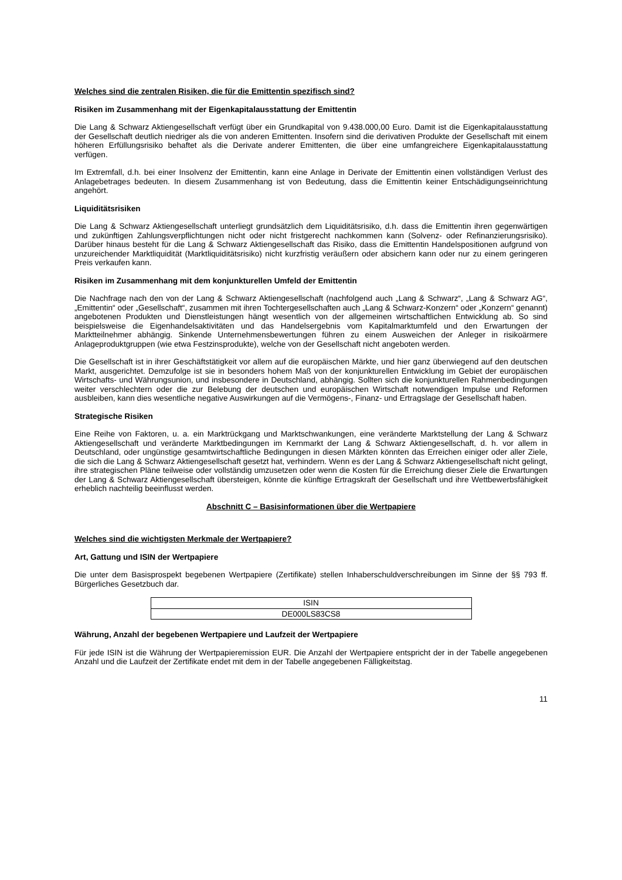Welches sind die zentralen Risiken, die für die Emittentin spezifisch sind?
Risiken im Zusammenhang mit der Eigenkapitalausstattung der Emittentin
Die Lang & Schwarz Aktiengesellschaft verfügt über ein Grundkapital von 9.438.000,00 Euro. Damit ist die Eigen­kapitalausstattung der Gesellschaft deutlich niedriger als die von anderen Emittenten. Insofern sind die derivativen Produkte der Gesellschaft mit einem höheren Erfüllungsrisiko behaftet als die Derivate anderer Emittenten, die über eine umfangreichere Eigenkapitalausstattung verfügen.
Im Extremfall, d.h. bei einer Insolvenz der Emittentin, kann eine Anlage in Derivate der Emittentin einen vollständigen Verlust des Anlagebetrages bedeuten. In diesem Zusammenhang ist von Bedeutung, dass die Emittentin keiner Entschädigungseinrichtung angehört.
Liquiditätsrisiken
Die Lang & Schwarz Aktiengesellschaft unterliegt grundsätzlich dem Liquiditätsrisiko, d.h. dass die Emittentin ihren gegenwärtigen und zukünftigen Zahlungsverpflichtungen nicht oder nicht fristgerecht nachkommen kann (Solvenz- oder Refinanzierungsrisiko). Darüber hinaus besteht für die Lang & Schwarz Aktiengesellschaft das Risiko, dass die Emittentin Handelspositionen aufgrund von unzureichender Marktliquidität (Marktliquiditätsrisiko) nicht kurzfristig veräußern oder absichern kann oder nur zu einem geringeren Preis verkaufen kann.
Risiken im Zusammenhang mit dem konjunkturellen Umfeld der Emittentin
Die Nachfrage nach den von der Lang & Schwarz Aktiengesellschaft (nachfolgend auch „Lang & Schwarz“, „Lang & Schwarz AG“, „Emittentin“ oder „Gesellschaft“, zusammen mit ihren Tochtergesellschaften auch „Lang & Schwarz-Konzern“ oder „Konzern“ genannt) angebotenen Produkten und Dienstleistungen hängt wesentlich von der allgemeinen wirtschaftlichen Entwicklung ab. So sind beispielsweise die Eigenhandelsaktivitäten und das Handelsergebnis vom Kapitalmarktumfeld und den Erwartungen der Marktteilnehmer abhängig. Sinkende Unternehmensbewertungen führen zu einem Ausweichen der Anleger in risikoärmere Anlageproduktgruppen (wie etwa Festzinsprodukte), welche von der Gesellschaft nicht angeboten werden.
Die Gesellschaft ist in ihrer Geschäftstätigkeit vor allem auf die europäischen Märkte, und hier ganz überwiegend auf den deutschen Markt, ausgerichtet. Demzufolge ist sie in besonders hohem Maß von der konjunkturellen Entwicklung im Gebiet der europäischen Wirtschafts- und Währungsunion, und insbesondere in Deutschland, abhängig. Sollten sich die konjunkturellen Rahmenbedingungen weiter verschlechtern oder die zur Belebung der deutschen und europäischen Wirtschaft notwendigen Impulse und Reformen ausbleiben, kann dies wesentliche negative Auswirkungen auf die Vermögens-, Finanz- und Ertragslage der Gesellschaft haben.
Strategische Risiken
Eine Reihe von Faktoren, u. a. ein Marktrückgang und Marktschwankungen, eine veränderte Marktstellung der Lang & Schwarz Aktiengesellschaft und veränderte Marktbedingungen im Kernmarkt der Lang & Schwarz Aktiengesellschaft, d. h. vor allem in Deutschland, oder ungünstige gesamtwirtschaftliche Bedingungen in diesen Märkten könnten das Erreichen einiger oder aller Ziele, die sich die Lang & Schwarz Aktiengesellschaft gesetzt hat, verhindern. Wenn es der Lang & Schwarz Aktiengesellschaft nicht gelingt, ihre strategischen Pläne teilweise oder vollständig umzusetzen oder wenn die Kosten für die Erreichung dieser Ziele die Erwartungen der Lang & Schwarz Aktiengesellschaft übersteigen, könnte die künftige Ertragskraft der Gesellschaft und ihre Wettbewerbsfähigkeit erheblich nachteilig beeinflusst werden.
Abschnitt C – Basisinformationen über die Wertpapiere
Welches sind die wichtigsten Merkmale der Wertpapiere?
Art, Gattung und ISIN der Wertpapiere
Die unter dem Basisprospekt begebenen Wertpapiere (Zertifikate) stellen Inhaberschuldverschreibungen im Sinne der §§ 793 ff. Bürgerliches Gesetzbuch dar.
| ISIN |
| DE000LS83CS8 |
Währung, Anzahl der begebenen Wertpapiere und Laufzeit der Wertpapiere
Für jede ISIN ist die Währung der Wertpapieremission EUR. Die Anzahl der Wertpapiere entspricht der in der Tabelle angegebenen Anzahl und die Laufzeit der Zertifikate endet mit dem in der Tabelle angegebenen Fälligkeitstag.
11